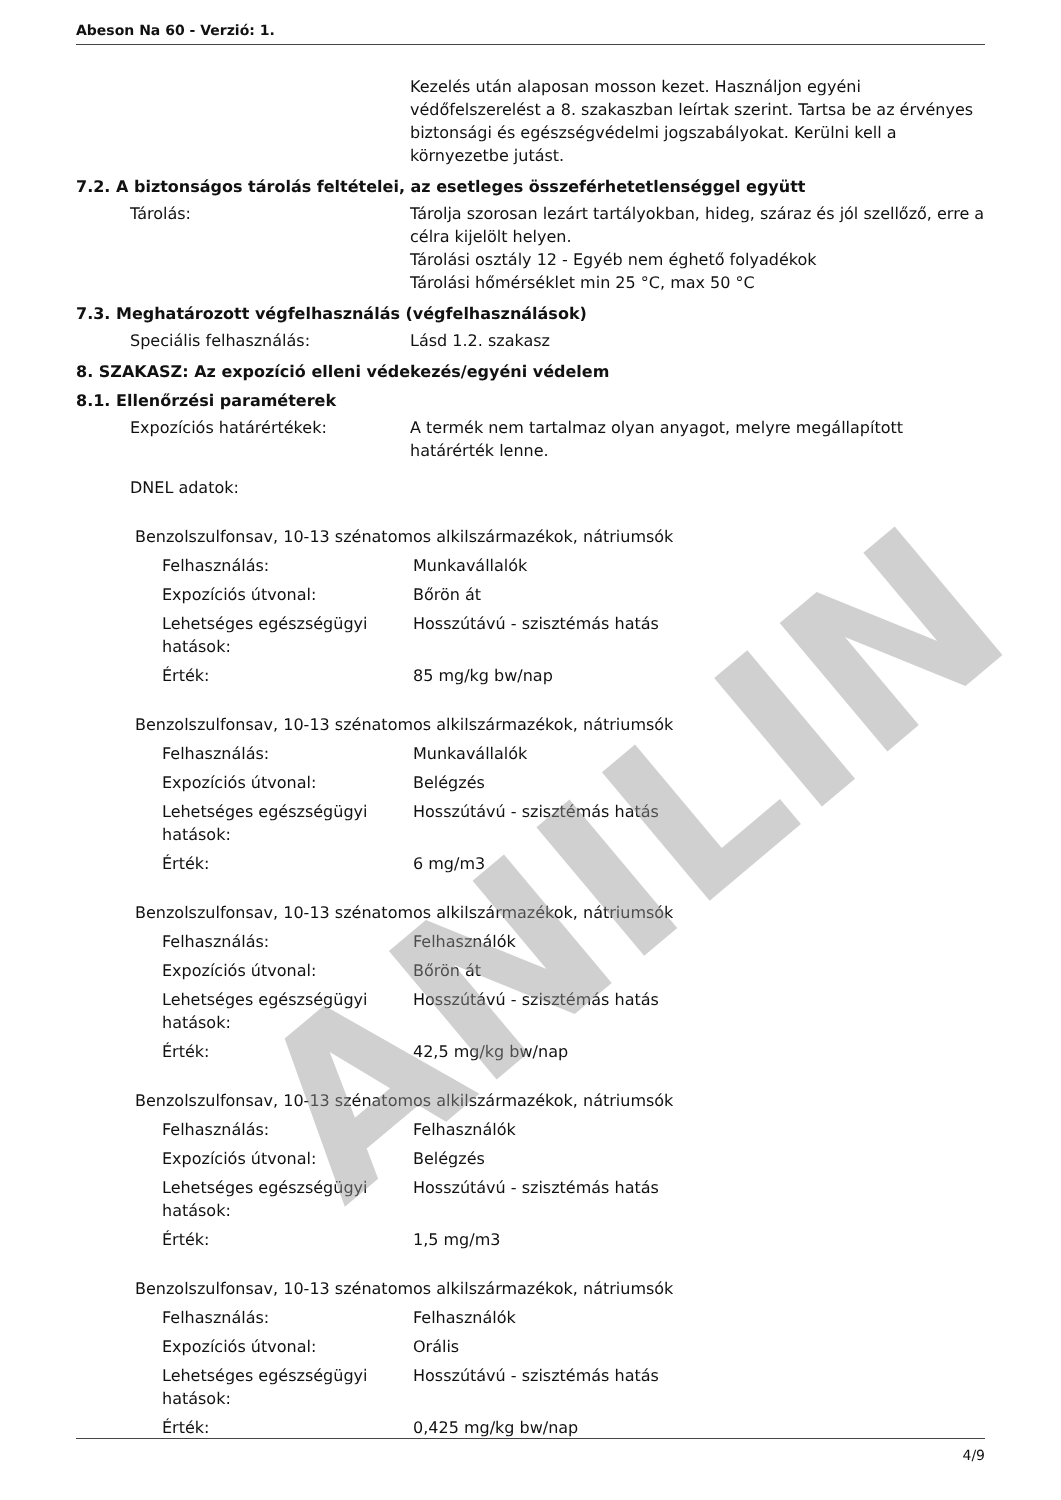Abeson Na 60 - Verzió: 1.
Kezelés után alaposan mosson kezet. Használjon egyéni védőfelszerelést a 8. szakaszban leírtak szerint. Tartsa be az érvényes biztonsági és egészségvédelmi jogszabályokat. Kerülni kell a környezetbe jutást.
7.2. A biztonságos tárolás feltételei, az esetleges összeférhetetlenséggel együtt
Tárolás: Tárolja szorosan lezárt tartályokban, hideg, száraz és jól szellőző, erre a célra kijelölt helyen.
Tárolási osztály 12 - Egyéb nem éghető folyadékok
Tárolási hőmérséklet min 25 °C, max 50 °C
7.3. Meghatározott végfelhasználás (végfelhasználások)
Speciális felhasználás: Lásd 1.2. szakasz
8. SZAKASZ: Az expozíció elleni védekezés/egyéni védelem
8.1. Ellenőrzési paraméterek
Expozíciós határértékek: A termék nem tartalmaz olyan anyagot, melyre megállapított határérték lenne.
DNEL adatok:
Benzolszulfonsav, 10-13 szénatomos alkilszármazékok, nátriumsók
Felhasználás: Munkavállalók
Expozíciós útvonal: Bőrön át
Lehetséges egészségügyi hatások: Hosszútávú - szisztémás hatás
Érték: 85 mg/kg bw/nap
Benzolszulfonsav, 10-13 szénatomos alkilszármazékok, nátriumsók
Felhasználás: Munkavállalók
Expozíciós útvonal: Belégzés
Lehetséges egészségügyi hatások: Hosszútávú - szisztémás hatás
Érték: 6 mg/m3
Benzolszulfonsav, 10-13 szénatomos alkilszármazékok, nátriumsók
Felhasználás: Felhasználók
Expozíciós útvonal: Bőrön át
Lehetséges egészségügyi hatások: Hosszútávú - szisztémás hatás
Érték: 42,5 mg/kg bw/nap
Benzolszulfonsav, 10-13 szénatomos alkilszármazékok, nátriumsók
Felhasználás: Felhasználók
Expozíciós útvonal: Belégzés
Lehetséges egészségügyi hatások: Hosszútávú - szisztémás hatás
Érték: 1,5 mg/m3
Benzolszulfonsav, 10-13 szénatomos alkilszármazékok, nátriumsók
Felhasználás: Felhasználók
Expozíciós útvonal: Orális
Lehetséges egészségügyi hatások: Hosszútávú - szisztémás hatás
Érték: 0,425 mg/kg bw/nap
ANILIN
4/9